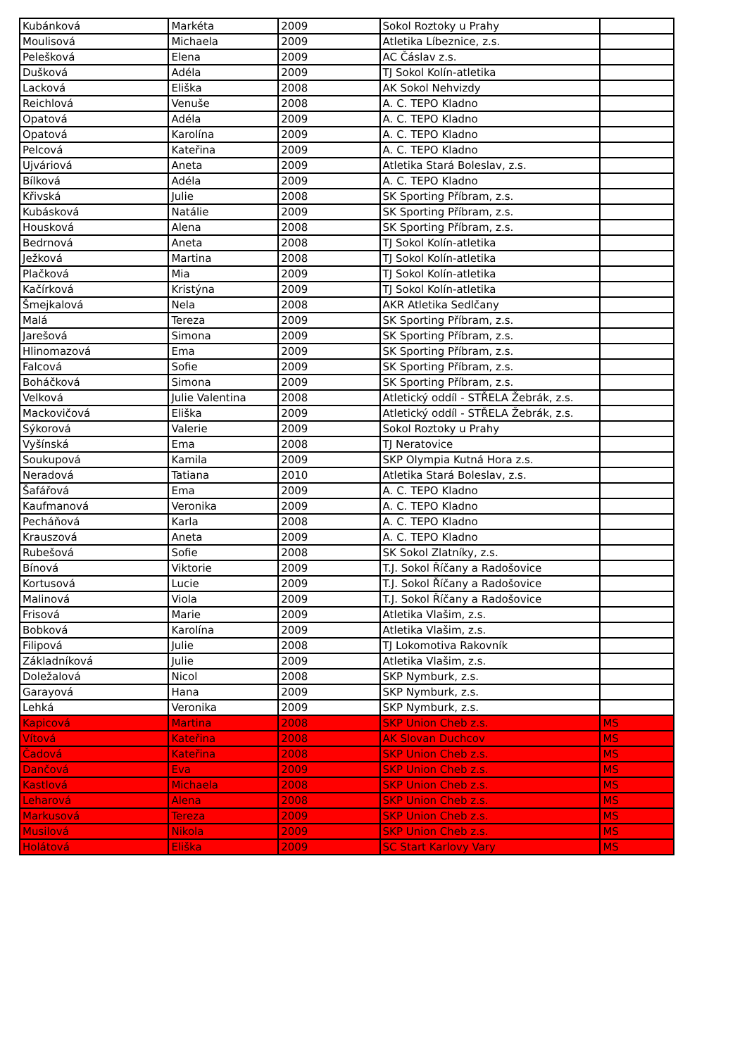| Kubánková | Markéta | 2009 | Sokol Roztoky u Prahy | |
| Moulisová | Michaela | 2009 | Atletika Líbeznice, z.s. | |
| Pelešková | Elena | 2009 | AC Čáslav z.s. | |
| Dušková | Adéla | 2009 | TJ Sokol Kolín-atletika | |
| Lacková | Eliška | 2008 | AK Sokol Nehvizdy | |
| Reichlová | Venuše | 2008 | A. C. TEPO Kladno | |
| Opatová | Adéla | 2009 | A. C. TEPO Kladno | |
| Opatová | Karolína | 2009 | A. C. TEPO Kladno | |
| Pelcová | Kateřina | 2009 | A. C. TEPO Kladno | |
| Ujváriová | Aneta | 2009 | Atletika Stará Boleslav, z.s. | |
| Bílková | Adéla | 2009 | A. C. TEPO Kladno | |
| Křivská | Julie | 2008 | SK Sporting Příbram, z.s. | |
| Kubásková | Natálie | 2009 | SK Sporting Příbram, z.s. | |
| Housková | Alena | 2008 | SK Sporting Příbram, z.s. | |
| Bedrnová | Aneta | 2008 | TJ Sokol Kolín-atletika | |
| Ježková | Martina | 2008 | TJ Sokol Kolín-atletika | |
| Plačková | Mia | 2009 | TJ Sokol Kolín-atletika | |
| Kačírková | Kristýna | 2009 | TJ Sokol Kolín-atletika | |
| Šmejkalová | Nela | 2008 | AKR Atletika Sedlčany | |
| Malá | Tereza | 2009 | SK Sporting Příbram, z.s. | |
| Jarešová | Simona | 2009 | SK Sporting Příbram, z.s. | |
| Hlinomazová | Ema | 2009 | SK Sporting Příbram, z.s. | |
| Falcová | Sofie | 2009 | SK Sporting Příbram, z.s. | |
| Boháčková | Simona | 2009 | SK Sporting Příbram, z.s. | |
| Velková | Julie Valentina | 2008 | Atletický oddíl - STŘELA Žebrák, z.s. | |
| Mackovičová | Eliška | 2009 | Atletický oddíl - STŘELA Žebrák, z.s. | |
| Sýkorová | Valerie | 2009 | Sokol Roztoky u Prahy | |
| Vyšínská | Ema | 2008 | TJ Neratovice | |
| Soukupová | Kamila | 2009 | SKP Olympia Kutná Hora z.s. | |
| Neradová | Tatiana | 2010 | Atletika Stará Boleslav, z.s. | |
| Šafářová | Ema | 2009 | A. C. TEPO Kladno | |
| Kaufmanová | Veronika | 2009 | A. C. TEPO Kladno | |
| Pecháňová | Karla | 2008 | A. C. TEPO Kladno | |
| Krauszová | Aneta | 2009 | A. C. TEPO Kladno | |
| Rubešová | Sofie | 2008 | SK Sokol Zlatníky, z.s. | |
| Bínová | Viktorie | 2009 | T.J. Sokol Říčany a Radošovice | |
| Kortusová | Lucie | 2009 | T.J. Sokol Říčany a Radošovice | |
| Malinová | Viola | 2009 | T.J. Sokol Říčany a Radošovice | |
| Frisová | Marie | 2009 | Atletika Vlašim, z.s. | |
| Bobková | Karolína | 2009 | Atletika Vlašim, z.s. | |
| Filipová | Julie | 2008 | TJ Lokomotiva Rakovník | |
| Základníková | Julie | 2009 | Atletika Vlašim, z.s. | |
| Doležalová | Nicol | 2008 | SKP Nymburk, z.s. | |
| Garayová | Hana | 2009 | SKP Nymburk, z.s. | |
| Lehká | Veronika | 2009 | SKP Nymburk, z.s. | |
| Kapicová | Martina | 2008 | SKP Union Cheb z.s. | MS |
| Vítová | Kateřina | 2008 | AK Slovan Duchcov | MS |
| Čadová | Kateřina | 2008 | SKP Union Cheb z.s. | MS |
| Dančová | Eva | 2009 | SKP Union Cheb z.s. | MS |
| Kastlová | Michaela | 2008 | SKP Union Cheb z.s. | MS |
| Leharová | Alena | 2008 | SKP Union Cheb z.s. | MS |
| Markusová | Tereza | 2009 | SKP Union Cheb z.s. | MS |
| Musilová | Nikola | 2009 | SKP Union Cheb z.s. | MS |
| Holátová | Eliška | 2009 | SC Start Karlovy Vary | MS |